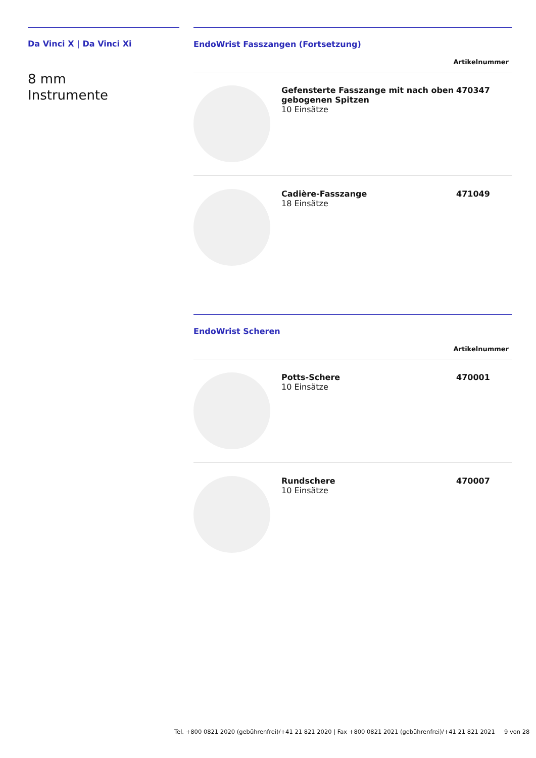Da Vinci X | Da Vinci Xi
8 mm
Instrumente
EndoWrist Fasszangen (Fortsetzung)
| Artikelnummer | | |
| --- | --- | --- |
| | Gefensterte Fasszange mit nach oben gebogenen Spitzen 10 Einsätze | 470347 |
| | Cadière-Fasszange 18 Einsätze | 471049 |
EndoWrist Scheren
| Artikelnummer | | |
| --- | --- | --- |
| | Potts-Schere 10 Einsätze | 470001 |
| | Rundschere 10 Einsätze | 470007 |
Tel. +800 0821 2020 (gebührenfrei)/+41 21 821 2020 | Fax +800 0821 2021 (gebührenfrei)/+41 21 821 2021 9 von 28